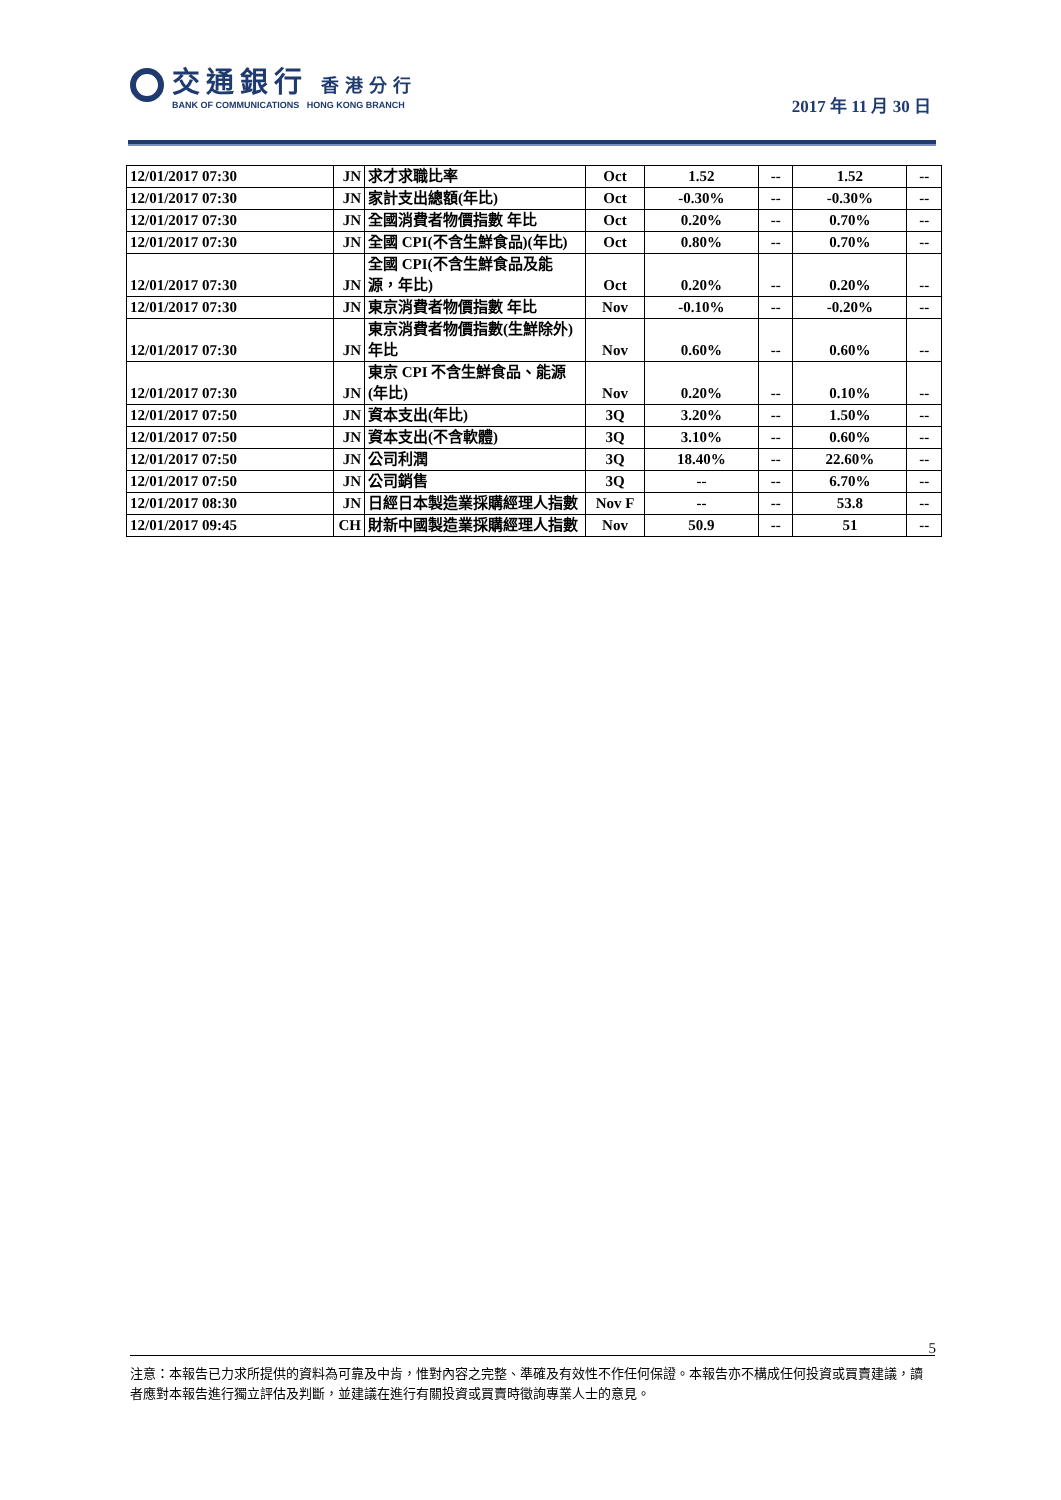交通銀行 香港分行
BANK OF COMMUNICATIONS HONG KONG BRANCH
2017 年 11 月 30 日
| 12/01/2017 07:30 | JN | 求才求職比率 | Oct | 1.52 | -- | 1.52 | -- |
| 12/01/2017 07:30 | JN | 家計支出總額(年比) | Oct | -0.30% | -- | -0.30% | -- |
| 12/01/2017 07:30 | JN | 全國消費者物價指數 年比 | Oct | 0.20% | -- | 0.70% | -- |
| 12/01/2017 07:30 | JN | 全國 CPI(不含生鮮食品)(年比) | Oct | 0.80% | -- | 0.70% | -- |
| 12/01/2017 07:30 | JN | 全國 CPI(不含生鮮食品及能源，年比) | Oct | 0.20% | -- | 0.20% | -- |
| 12/01/2017 07:30 | JN | 東京消費者物價指數 年比 | Nov | -0.10% | -- | -0.20% | -- |
| 12/01/2017 07:30 | JN | 東京消費者物價指數(生鮮除外) 年比 | Nov | 0.60% | -- | 0.60% | -- |
| 12/01/2017 07:30 | JN | 東京 CPI 不含生鮮食品、能源(年比) | Nov | 0.20% | -- | 0.10% | -- |
| 12/01/2017 07:50 | JN | 資本支出(年比) | 3Q | 3.20% | -- | 1.50% | -- |
| 12/01/2017 07:50 | JN | 資本支出(不含軟體) | 3Q | 3.10% | -- | 0.60% | -- |
| 12/01/2017 07:50 | JN | 公司利潤 | 3Q | 18.40% | -- | 22.60% | -- |
| 12/01/2017 07:50 | JN | 公司銷售 | 3Q | -- | -- | 6.70% | -- |
| 12/01/2017 08:30 | JN | 日經日本製造業採購經理人指數 | Nov F | -- | -- | 53.8 | -- |
| 12/01/2017 09:45 | CH | 財新中國製造業採購經理人指數 | Nov | 50.9 | -- | 51 | -- |
5
注意：本報告已力求所提供的資料為可靠及中肯，惟對內容之完整、準確及有效性不作任何保證。本報告亦不構成任何投資或買賣建議，讀者應對本報告進行獨立評估及判斷，並建議在進行有關投資或買賣時徵詢專業人士的意見。